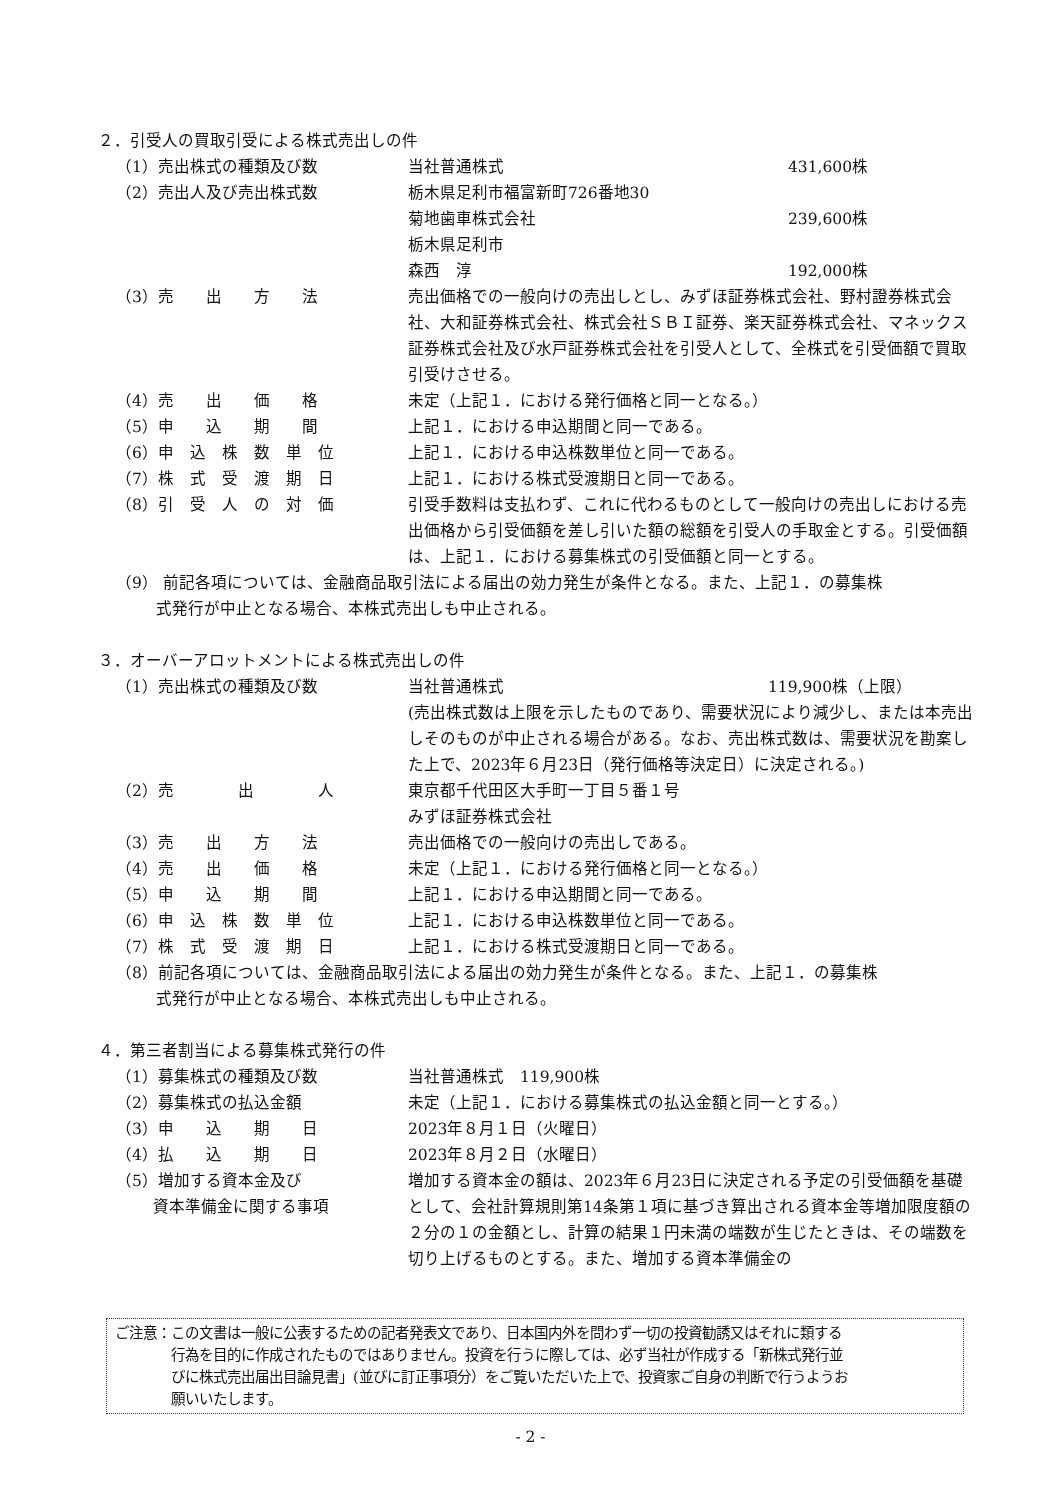２．引受人の買取引受による株式売出しの件
（1）売出株式の種類及び数 当社普通株式 431,600株
（2）売出人及び売出株式数 栃木県足利市福富新町726番地30
菊地歯車株式会社 239,600株
栃木県足利市
森西　淳 192,000株
（3）売　　出　　方　　法 売出価格での一般向けの売出しとし、みずほ証券株式会社、野村證券株式会社、大和証券株式会社、株式会社ＳＢＩ証券、楽天証券株式会社、マネックス証券株式会社及び水戸証券株式会社を引受人として、全株式を引受価額で買取引受けさせる。
（4）売　　出　　価　　格 未定（上記１．における発行価格と同一となる。）
（5）申　　込　　期　　間 上記１．における申込期間と同一である。
（6）申　込　株　数　単　位 上記１．における申込株数単位と同一である。
（7）株　式　受　渡　期　日 上記１．における株式受渡期日と同一である。
（8）引　受　人　の　対　価 引受手数料は支払わず、これに代わるものとして一般向けの売出しにおける売出価格から引受価額を差し引いた額の総額を引受人の手取金とする。引受価額は、上記１．における募集株式の引受価額と同一とする。
（9） 前記各項については、金融商品取引法による届出の効力発生が条件となる。また、上記１．の募集株
式発行が中止となる場合、本株式売出しも中止される。
３．オーバーアロットメントによる株式売出しの件
（1）売出株式の種類及び数 当社普通株式 119,900株（上限）
(売出株式数は上限を示したものであり、需要状況により減少し、または本売出しそのものが中止される場合がある。なお、売出株式数は、需要状況を勘案した上で、2023年６月23日（発行価格等決定日）に決定される。)
（2）売　　　　出　　　　人 東京都千代田区大手町一丁目５番１号
みずほ証券株式会社
（3）売　　出　　方　　法 売出価格での一般向けの売出しである。
（4）売　　出　　価　　格 未定（上記１．における発行価格と同一となる。）
（5）申　　込　　期　　間 上記１．における申込期間と同一である。
（6）申　込　株　数　単　位 上記１．における申込株数単位と同一である。
（7）株　式　受　渡　期　日 上記１．における株式受渡期日と同一である。
（8）前記各項については、金融商品取引法による届出の効力発生が条件となる。また、上記１．の募集株
式発行が中止となる場合、本株式売出しも中止される。
４．第三者割当による募集株式発行の件
（1）募集株式の種類及び数 当社普通株式　119,900株
（2）募集株式の払込金額 未定（上記１．における募集株式の払込金額と同一とする。）
（3）申　　込　　期　　日 2023年８月１日（火曜日）
（4）払　　込　　期　　日 2023年８月２日（水曜日）
（5）増加する資本金及び
　　 資本準備金に関する事項
増加する資本金の額は、2023年６月23日に決定される予定の引受価額を基礎として、会社計算規則第14条第１項に基づき算出される資本金等増加限度額の２分の１の金額とし、計算の結果１円未満の端数が生じたときは、その端数を切り上げるものとする。また、増加する資本準備金の
ご注意：この文書は一般に公表するための記者発表文であり、日本国内外を問わず一切の投資勧誘又はそれに類する
　　　　行為を目的に作成されたものではありません。投資を行うに際しては、必ず当社が作成する「新株式発行並
　　　　びに株式売出届出目論見書」(並びに訂正事項分）をご覧いただいた上で、投資家ご自身の判断で行うようお
　　　　願いいたします。
- 2 -